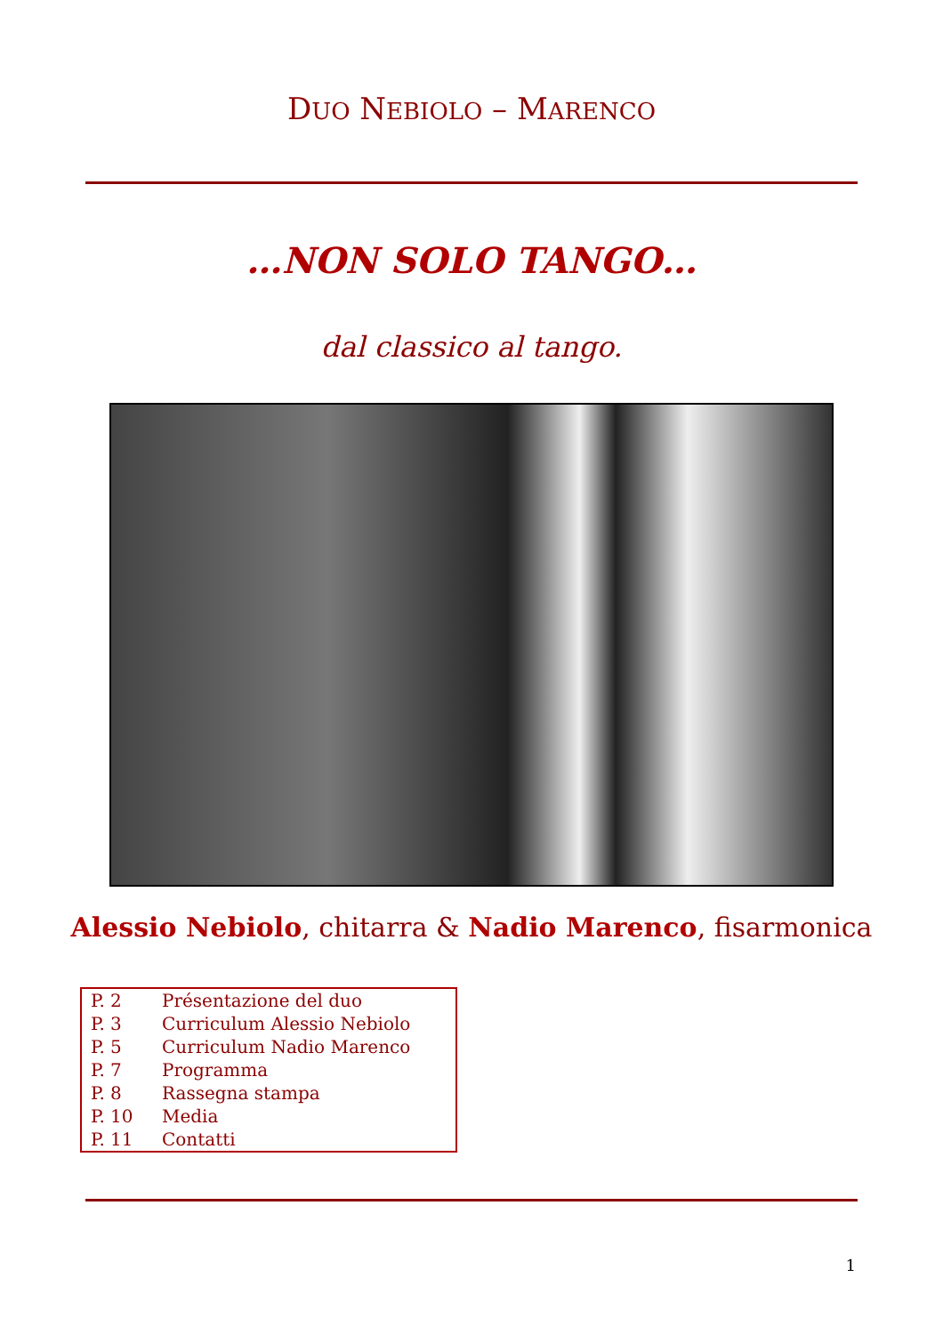DUO NEBIOLO – MARENCO
…NON SOLO TANGO…
dal classico al tango.
Alessio Nebiolo, chitarra & Nadio Marenco, fisarmonica
| P. 2 | Présentazione del duo |
| P. 3 | Curriculum Alessio Nebiolo |
| P. 5 | Curriculum Nadio Marenco |
| P. 7 | Programma |
| P. 8 | Rassegna stampa |
| P. 10 | Media |
| P. 11 | Contatti |
1